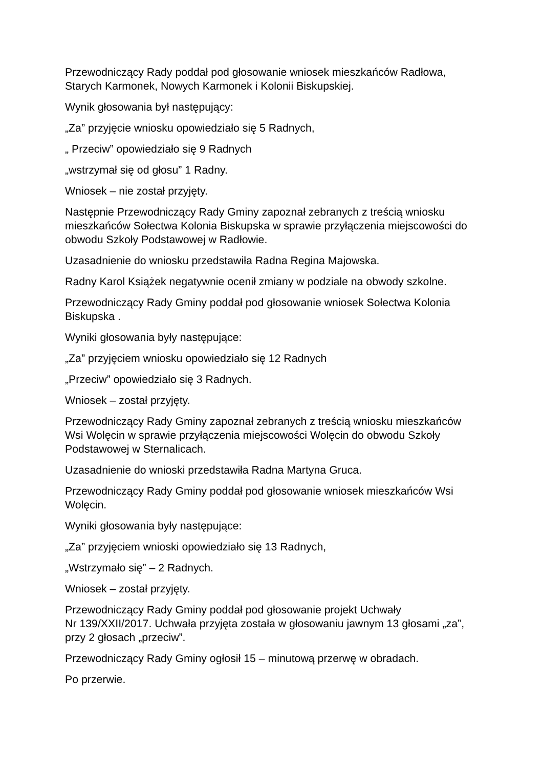Przewodniczący Rady poddał pod głosowanie wniosek mieszkańców Radłowa, Starych Karmonek, Nowych Karmonek i Kolonii Biskupskiej.
Wynik głosowania był następujący:
„Za” przyjęcie wniosku opowiedziało się 5 Radnych,
„ Przeciw” opowiedziało się 9 Radnych
„wstrzymał się od głosu” 1 Radny.
Wniosek – nie został przyjęty.
Następnie Przewodniczący Rady Gminy zapoznał zebranych z treścią wniosku mieszkańców Sołectwa Kolonia Biskupska w sprawie przyłączenia miejscowości do obwodu Szkoły Podstawowej w Radłowie.
Uzasadnienie do wniosku przedstawiła Radna Regina Majowska.
Radny Karol Książek negatywnie ocenił zmiany w podziale na obwody szkolne.
Przewodniczący Rady Gminy poddał pod głosowanie wniosek Sołectwa Kolonia Biskupska .
Wyniki głosowania były następujące:
„Za” przyjęciem wniosku opowiedziało się 12 Radnych
„Przeciw” opowiedziało się 3 Radnych.
Wniosek – został przyjęty.
Przewodniczący Rady Gminy zapoznał zebranych z treścią wniosku mieszkańców Wsi Wolęcin w sprawie przyłączenia miejscowości Wolęcin do obwodu Szkoły Podstawowej w Sternalicach.
Uzasadnienie do wnioski przedstawiła Radna Martyna Gruca.
Przewodniczący Rady Gminy poddał pod głosowanie wniosek mieszkańców Wsi Wolęcin.
Wyniki głosowania były następujące:
„Za” przyjęciem wnioski opowiedziało się 13 Radnych,
„Wstrzymało się” – 2 Radnych.
Wniosek – został przyjęty.
Przewodniczący Rady Gminy poddał pod głosowanie projekt Uchwały
Nr 139/XXII/2017. Uchwała przyjęta została w głosowaniu jawnym 13 głosami „za”, przy 2 głosach „przeciw”.
Przewodniczący Rady Gminy ogłosił 15 – minutową przerwę w obradach.
Po przerwie.